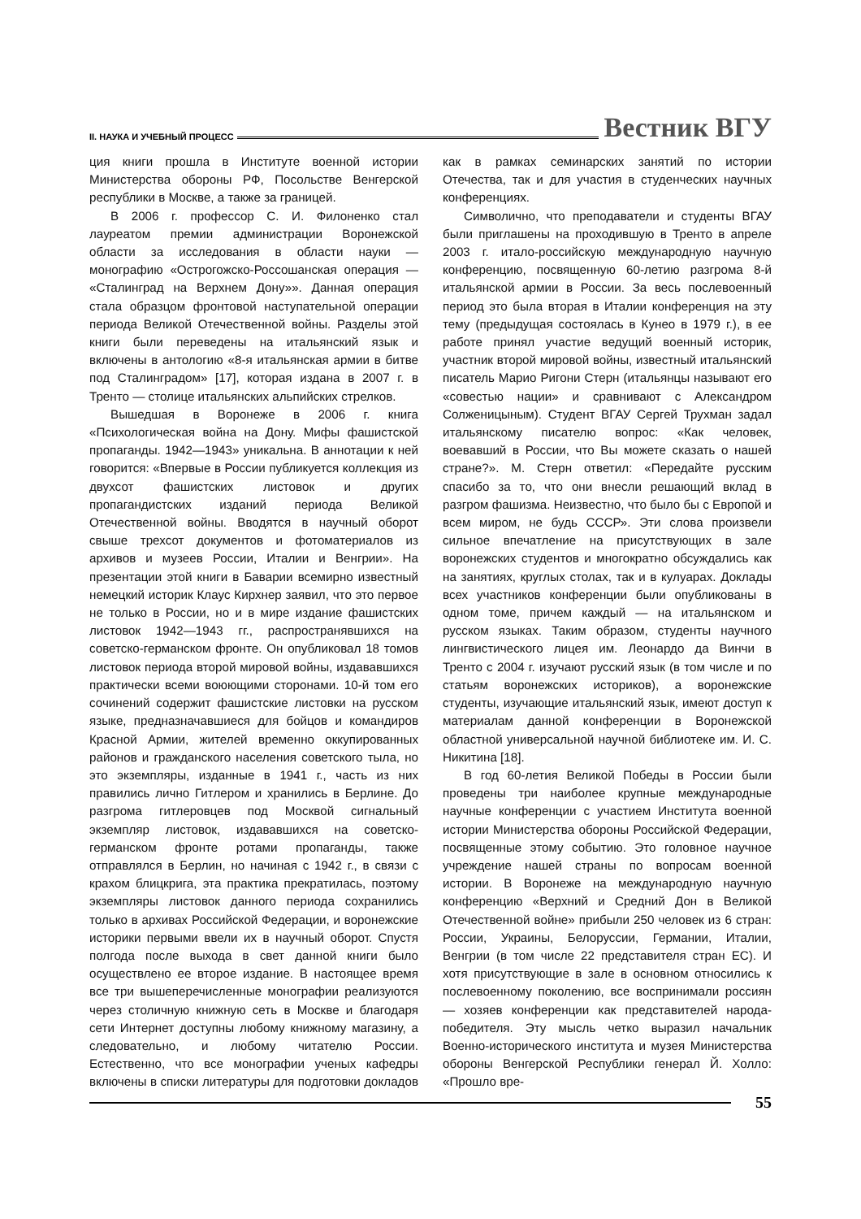II. НАУКА И УЧЕБНЫЙ ПРОЦЕСС Вестник ВГУ
ция книги прошла в Институте военной истории Министерства обороны РФ, Посольстве Венгерской республики в Москве, а также за границей.
В 2006 г. профессор С. И. Филоненко стал лауреатом премии администрации Воронежской области за исследования в области науки — монографию «Острогожско-Россошанская операция — «Сталинград на Верхнем Дону»». Данная операция стала образцом фронтовой наступательной операции периода Великой Отечественной войны. Разделы этой книги были переведены на итальянский язык и включены в антологию «8-я итальянская армии в битве под Сталинградом» [17], которая издана в 2007 г. в Тренто — столице итальянских альпийских стрелков.
Вышедшая в Воронеже в 2006 г. книга «Психологическая война на Дону. Мифы фашистской пропаганды. 1942—1943» уникальна. В аннотации к ней говорится: «Впервые в России публикуется коллекция из двухсот фашистских листовок и других пропагандистских изданий периода Великой Отечественной войны. Вводятся в научный оборот свыше трехсот документов и фотоматериалов из архивов и музеев России, Италии и Венгрии». На презентации этой книги в Баварии всемирно известный немецкий историк Клаус Кирхнер заявил, что это первое не только в России, но и в мире издание фашистских листовок 1942—1943 гг., распространявшихся на советско-германском фронте. Он опубликовал 18 томов листовок периода второй мировой войны, издававшихся практически всеми воюющими сторонами. 10-й том его сочинений содержит фашистские листовки на русском языке, предназначавшиеся для бойцов и командиров Красной Армии, жителей временно оккупированных районов и гражданского населения советского тыла, но это экземпляры, изданные в 1941 г., часть из них правились лично Гитлером и хранились в Берлине. До разгрома гитлеровцев под Москвой сигнальный экземпляр листовок, издававшихся на советско-германском фронте ротами пропаганды, также отправлялся в Берлин, но начиная с 1942 г., в связи с крахом блицкрига, эта практика прекратилась, поэтому экземпляры листовок данного периода сохранились только в архивах Российской Федерации, и воронежские историки первыми ввели их в научный оборот. Спустя полгода после выхода в свет данной книги было осуществлено ее второе издание. В настоящее время все три вышеперечисленные монографии реализуются через столичную книжную сеть в Москве и благодаря сети Интернет доступны любому книжному магазину, а следовательно, и любому читателю России. Естественно, что все монографии ученых кафедры включены в списки литературы для подготовки докладов как в рамках семинарских занятий по истории Отечества, так и для участия в студенческих научных конференциях.
Символично, что преподаватели и студенты ВГАУ были приглашены на проходившую в Тренто в апреле 2003 г. итало-российскую международную научную конференцию, посвященную 60-летию разгрома 8-й итальянской армии в России. За весь послевоенный период это была вторая в Италии конференция на эту тему (предыдущая состоялась в Кунео в 1979 г.), в ее работе принял участие ведущий военный историк, участник второй мировой войны, известный итальянский писатель Марио Ригони Стерн (итальянцы называют его «совестью нации» и сравнивают с Александром Солженицыным). Студент ВГАУ Сергей Трухман задал итальянскому писателю вопрос: «Как человек, воевавший в России, что Вы можете сказать о нашей стране?». М. Стерн ответил: «Передайте русским спасибо за то, что они внесли решающий вклад в разгром фашизма. Неизвестно, что было бы с Европой и всем миром, не будь СССР». Эти слова произвели сильное впечатление на присутствующих в зале воронежских студентов и многократно обсуждались как на занятиях, круглых столах, так и в кулуарах. Доклады всех участников конференции были опубликованы в одном томе, причем каждый — на итальянском и русском языках. Таким образом, студенты научного лингвистического лицея им. Леонардо да Винчи в Тренто с 2004 г. изучают русский язык (в том числе и по статьям воронежских историков), а воронежские студенты, изучающие итальянский язык, имеют доступ к материалам данной конференции в Воронежской областной универсальной научной библиотеке им. И. С. Никитина [18].
В год 60-летия Великой Победы в России были проведены три наиболее крупные международные научные конференции с участием Института военной истории Министерства обороны Российской Федерации, посвященные этому событию. Это головное научное учреждение нашей страны по вопросам военной истории. В Воронеже на международную научную конференцию «Верхний и Средний Дон в Великой Отечественной войне» прибыли 250 человек из 6 стран: России, Украины, Белоруссии, Германии, Италии, Венгрии (в том числе 22 представителя стран ЕС). И хотя присутствующие в зале в основном относились к послевоенному поколению, все воспринимали россиян — хозяев конференции как представителей народа-победителя. Эту мысль четко выразил начальник Военно-исторического института и музея Министерства обороны Венгерской Республики генерал Й. Холло: «Прошло вре-
55